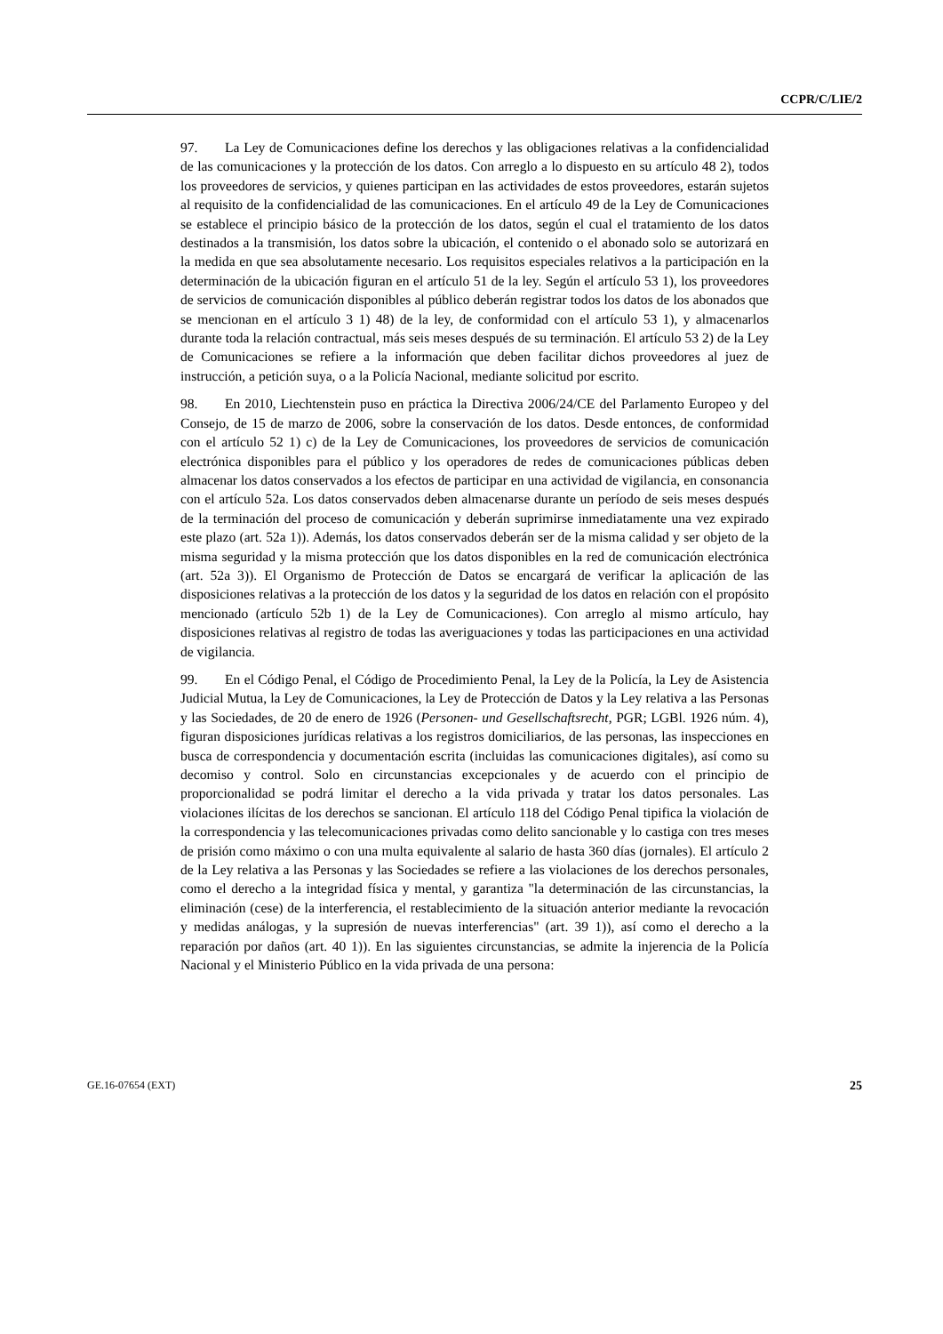CCPR/C/LIE/2
97. La Ley de Comunicaciones define los derechos y las obligaciones relativas a la confidencialidad de las comunicaciones y la protección de los datos. Con arreglo a lo dispuesto en su artículo 48 2), todos los proveedores de servicios, y quienes participan en las actividades de estos proveedores, estarán sujetos al requisito de la confidencialidad de las comunicaciones. En el artículo 49 de la Ley de Comunicaciones se establece el principio básico de la protección de los datos, según el cual el tratamiento de los datos destinados a la transmisión, los datos sobre la ubicación, el contenido o el abonado solo se autorizará en la medida en que sea absolutamente necesario. Los requisitos especiales relativos a la participación en la determinación de la ubicación figuran en el artículo 51 de la ley. Según el artículo 53 1), los proveedores de servicios de comunicación disponibles al público deberán registrar todos los datos de los abonados que se mencionan en el artículo 3 1) 48) de la ley, de conformidad con el artículo 53 1), y almacenarlos durante toda la relación contractual, más seis meses después de su terminación. El artículo 53 2) de la Ley de Comunicaciones se refiere a la información que deben facilitar dichos proveedores al juez de instrucción, a petición suya, o a la Policía Nacional, mediante solicitud por escrito.
98. En 2010, Liechtenstein puso en práctica la Directiva 2006/24/CE del Parlamento Europeo y del Consejo, de 15 de marzo de 2006, sobre la conservación de los datos. Desde entonces, de conformidad con el artículo 52 1) c) de la Ley de Comunicaciones, los proveedores de servicios de comunicación electrónica disponibles para el público y los operadores de redes de comunicaciones públicas deben almacenar los datos conservados a los efectos de participar en una actividad de vigilancia, en consonancia con el artículo 52a. Los datos conservados deben almacenarse durante un período de seis meses después de la terminación del proceso de comunicación y deberán suprimirse inmediatamente una vez expirado este plazo (art. 52a 1)). Además, los datos conservados deberán ser de la misma calidad y ser objeto de la misma seguridad y la misma protección que los datos disponibles en la red de comunicación electrónica (art. 52a 3)). El Organismo de Protección de Datos se encargará de verificar la aplicación de las disposiciones relativas a la protección de los datos y la seguridad de los datos en relación con el propósito mencionado (artículo 52b 1) de la Ley de Comunicaciones). Con arreglo al mismo artículo, hay disposiciones relativas al registro de todas las averiguaciones y todas las participaciones en una actividad de vigilancia.
99. En el Código Penal, el Código de Procedimiento Penal, la Ley de la Policía, la Ley de Asistencia Judicial Mutua, la Ley de Comunicaciones, la Ley de Protección de Datos y la Ley relativa a las Personas y las Sociedades, de 20 de enero de 1926 (Personen- und Gesellschaftsrecht, PGR; LGBl. 1926 núm. 4), figuran disposiciones jurídicas relativas a los registros domiciliarios, de las personas, las inspecciones en busca de correspondencia y documentación escrita (incluidas las comunicaciones digitales), así como su decomiso y control. Solo en circunstancias excepcionales y de acuerdo con el principio de proporcionalidad se podrá limitar el derecho a la vida privada y tratar los datos personales. Las violaciones ilícitas de los derechos se sancionan. El artículo 118 del Código Penal tipifica la violación de la correspondencia y las telecomunicaciones privadas como delito sancionable y lo castiga con tres meses de prisión como máximo o con una multa equivalente al salario de hasta 360 días (jornales). El artículo 2 de la Ley relativa a las Personas y las Sociedades se refiere a las violaciones de los derechos personales, como el derecho a la integridad física y mental, y garantiza "la determinación de las circunstancias, la eliminación (cese) de la interferencia, el restablecimiento de la situación anterior mediante la revocación y medidas análogas, y la supresión de nuevas interferencias" (art. 39 1)), así como el derecho a la reparación por daños (art. 40 1)). En las siguientes circunstancias, se admite la injerencia de la Policía Nacional y el Ministerio Público en la vida privada de una persona:
GE.16-07654 (EXT) 25